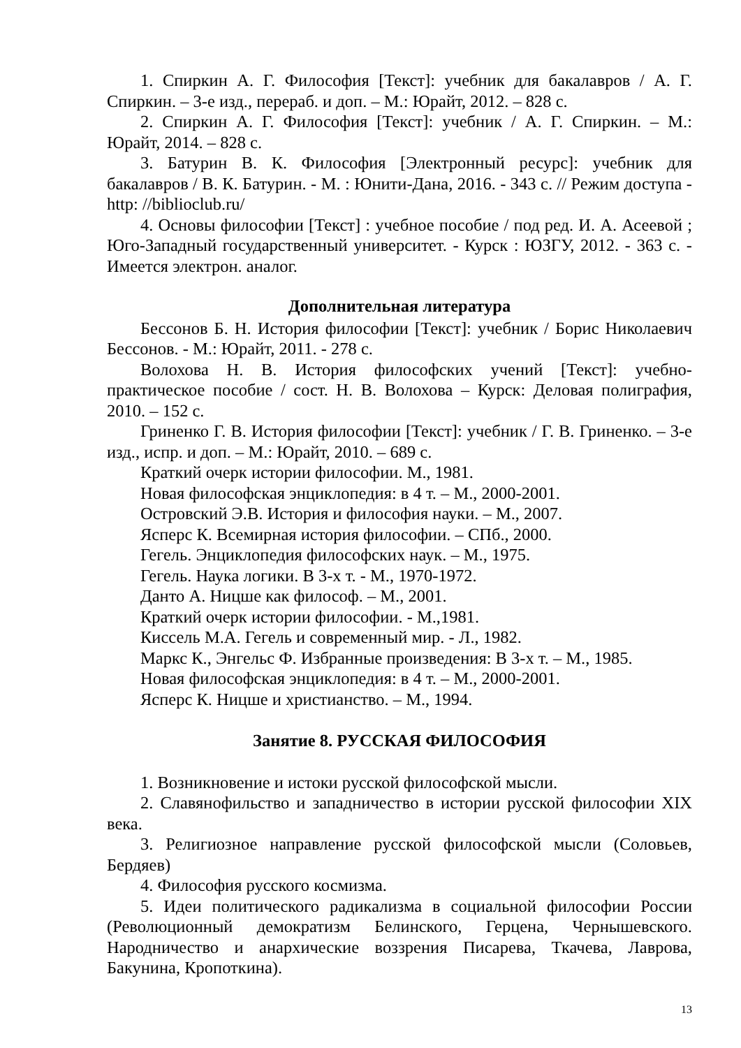1. Спиркин А. Г. Философия [Текст]: учебник для бакалавров / А. Г. Спиркин. – 3-е изд., перераб. и доп. – М.: Юрайт, 2012. – 828 с.
2. Спиркин А. Г. Философия [Текст]: учебник / А. Г. Спиркин. – М.: Юрайт, 2014. – 828 с.
3. Батурин В. К. Философия [Электронный ресурс]: учебник для бакалавров / В. К. Батурин. - М. : Юнити-Дана, 2016. - 343 с. // Режим доступа - http: //biblioclub.ru/
4. Основы философии [Текст] : учебное пособие / под ред. И. А. Асеевой ; Юго-Западный государственный университет. - Курск : ЮЗГУ, 2012. - 363 с. - Имеется электрон. аналог.
Дополнительная литература
Бессонов Б. Н. История философии [Текст]: учебник / Борис Николаевич Бессонов. - М.: Юрайт, 2011. - 278 с.
Волохова Н. В. История философских учений [Текст]: учебно-практическое пособие / сост. Н. В. Волохова – Курск: Деловая полиграфия, 2010. – 152 с.
Гриненко Г. В. История философии [Текст]: учебник / Г. В. Гриненко. – 3-е изд., испр. и доп. – М.: Юрайт, 2010. – 689 с.
Краткий очерк истории философии. М., 1981.
Новая философская энциклопедия: в 4 т. – М., 2000-2001.
Островский Э.В. История и философия науки. – М., 2007.
Ясперс К. Всемирная история философии. – СПб., 2000.
Гегель. Энциклопедия философских наук. – М., 1975.
Гегель. Наука логики. В 3-х т. - М., 1970-1972.
Данто А. Ницше как философ. – М., 2001.
Краткий очерк истории философии. - М.,1981.
Киссель М.А. Гегель и современный мир. - Л., 1982.
Маркс К., Энгельс Ф. Избранные произведения: В 3-х т. – М., 1985.
Новая философская энциклопедия: в 4 т. – М., 2000-2001.
Ясперс К. Ницше и христианство. – М., 1994.
Занятие 8. РУССКАЯ ФИЛОСОФИЯ
1. Возникновение и истоки русской философской мысли.
2. Славянофильство и западничество в истории русской философии XIX века.
3. Религиозное направление русской философской мысли (Соловьев, Бердяев)
4. Философия русского космизма.
5. Идеи политического радикализма в социальной философии России (Революционный демократизм Белинского, Герцена, Чернышевского. Народничество и анархические воззрения Писарева, Ткачева, Лаврова, Бакунина, Кропоткина).
13